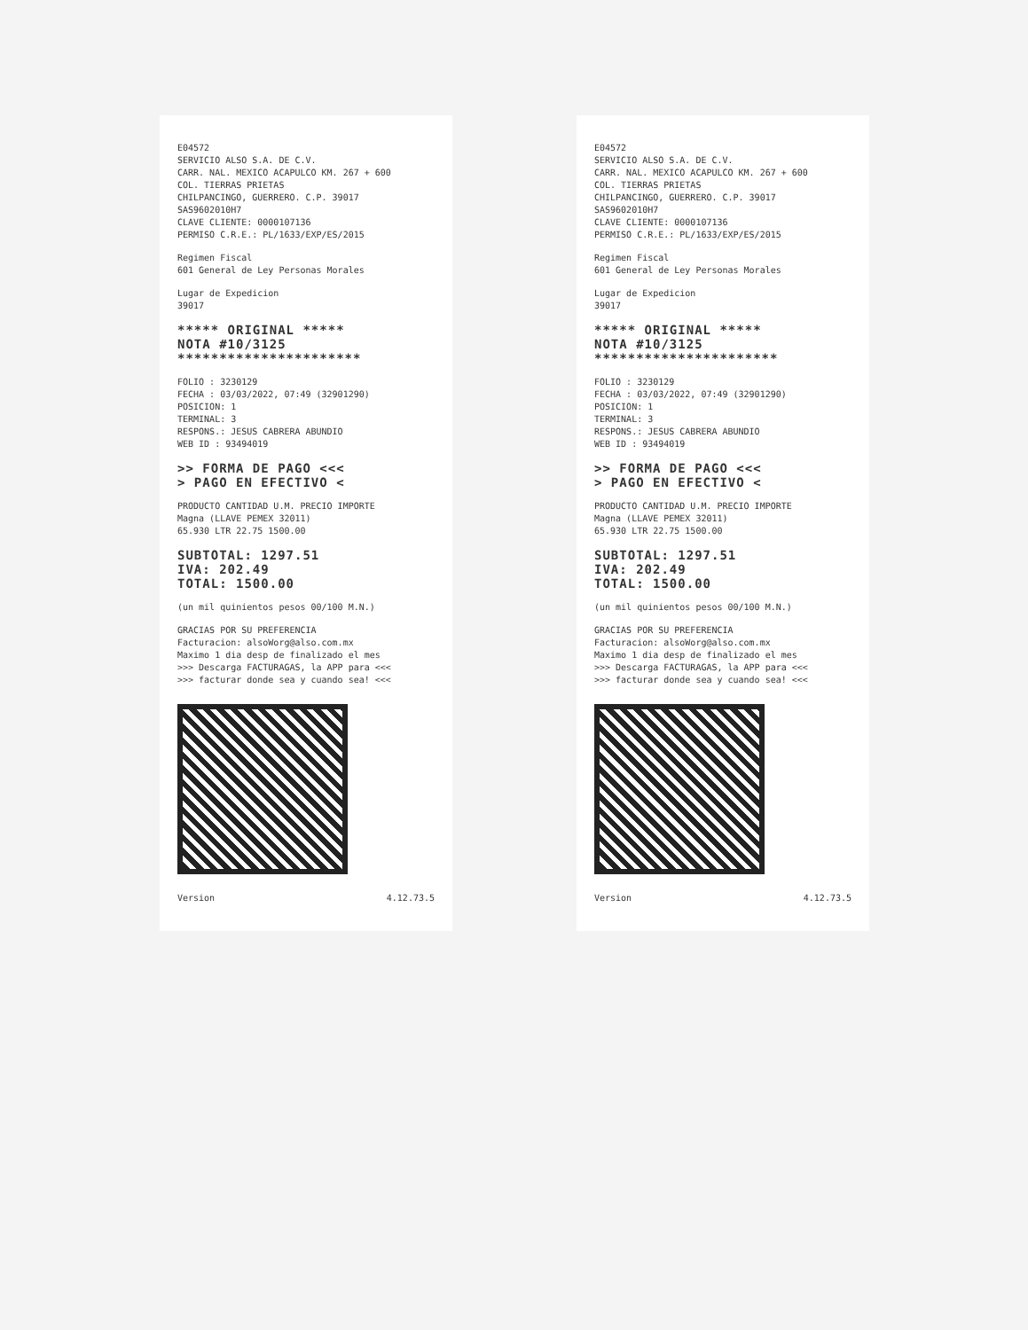E04572
SERVICIO ALSO S.A. DE C.V.
CARR. NAL. MEXICO ACAPULCO KM. 267 + 600
COL. TIERRAS PRIETAS
CHILPANCINGO, GUERRERO. C.P. 39017
SAS9602010H7
CLAVE CLIENTE: 0000107136
PERMISO C.R.E.: PL/1633/EXP/ES/2015
Regimen Fiscal
601 General de Ley Personas Morales
Lugar de Expedicion
39017
***** ORIGINAL *****
NOTA #10/3125
**********************
FOLIO : 3230129
FECHA : 03/03/2022, 07:49 (32901290)
POSICION: 1
TERMINAL: 3
RESPONS.: JESUS CABRERA ABUNDIO
WEB ID : 93494019
>> FORMA DE PAGO <<<
> PAGO EN EFECTIVO <
PRODUCTO CANTIDAD U.M. PRECIO IMPORTE
Magna (LLAVE PEMEX 32011)
65.930 LTR 22.75 1500.00
SUBTOTAL: 1297.51
IVA: 202.49
TOTAL: 1500.00
(un mil quinientos pesos 00/100 M.N.)
GRACIAS POR SU PREFERENCIA
Facturacion: alsoWorg@also.com.mx
Maximo 1 dia desp de finalizado el mes
>>> Descarga FACTURAGAS, la APP para <<<
>>> facturar donde sea y cuando sea! <<<
Version 4.12.73.5
E04572
SERVICIO ALSO S.A. DE C.V.
CARR. NAL. MEXICO ACAPULCO KM. 267 + 600
COL. TIERRAS PRIETAS
CHILPANCINGO, GUERRERO. C.P. 39017
SAS9602010H7
CLAVE CLIENTE: 0000107136
PERMISO C.R.E.: PL/1633/EXP/ES/2015
Regimen Fiscal
601 General de Ley Personas Morales
Lugar de Expedicion
39017
***** ORIGINAL *****
NOTA #10/3125
**********************
FOLIO : 3230129
FECHA : 03/03/2022, 07:49 (32901290)
POSICION: 1
TERMINAL: 3
RESPONS.: JESUS CABRERA ABUNDIO
WEB ID : 93494019
>> FORMA DE PAGO <<<
> PAGO EN EFECTIVO <
PRODUCTO CANTIDAD U.M. PRECIO IMPORTE
Magna (LLAVE PEMEX 32011)
65.930 LTR 22.75 1500.00
SUBTOTAL: 1297.51
IVA: 202.49
TOTAL: 1500.00
(un mil quinientos pesos 00/100 M.N.)
GRACIAS POR SU PREFERENCIA
Facturacion: alsoWorg@also.com.mx
Maximo 1 dia desp de finalizado el mes
>>> Descarga FACTURAGAS, la APP para <<<
>>> facturar donde sea y cuando sea! <<<
Version 4.12.73.5